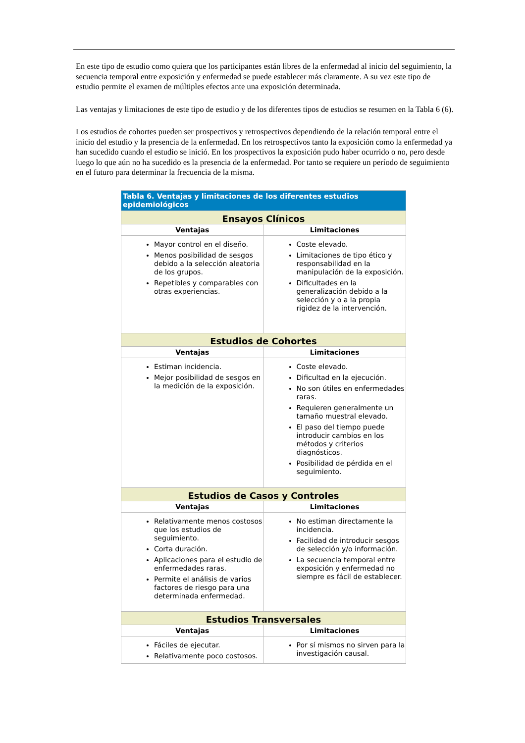En este tipo de estudio como quiera que los participantes están libres de la enfermedad al inicio del seguimiento, la secuencia temporal entre exposición y enfermedad se puede establecer más claramente. A su vez este tipo de estudio permite el examen de múltiples efectos ante una exposición determinada.
Las ventajas y limitaciones de este tipo de estudio y de los diferentes tipos de estudios se resumen en la Tabla 6 (6).
Los estudios de cohortes pueden ser prospectivos y retrospectivos dependiendo de la relación temporal entre el inicio del estudio y la presencia de la enfermedad. En los retrospectivos tanto la exposición como la enfermedad ya han sucedido cuando el estudio se inició. En los prospectivos la exposición pudo haber ocurrido o no, pero desde luego lo que aún no ha sucedido es la presencia de la enfermedad. Por tanto se requiere un período de seguimiento en el futuro para determinar la frecuencia de la misma.
| Tabla 6. Ventajas y limitaciones de los diferentes estudios epidemiológicos | |
| --- | --- |
| Ensayos Clínicos | |
| Ventajas | Limitaciones |
| Mayor control en el diseño. Menos posibilidad de sesgos debido a la selección aleatoria de los grupos. Repetibles y comparables con otras experiencias. | Coste elevado. Limitaciones de tipo ético y responsabilidad en la manipulación de la exposición. Dificultades en la generalización debido a la selección y o a la propia rigidez de la intervención. |
| Estudios de Cohortes | |
| Ventajas | Limitaciones |
| Estiman incidencia. Mejor posibilidad de sesgos en la medición de la exposición. | Coste elevado. Dificultad en la ejecución. No son útiles en enfermedades raras. Requieren generalmente un tamaño muestral elevado. El paso del tiempo puede introducir cambios en los métodos y criterios diagnósticos. Posibilidad de pérdida en el seguimiento. |
| Estudios de Casos y Controles | |
| Ventajas | Limitaciones |
| Relativamente menos costosos que los estudios de seguimiento. Corta duración. Aplicaciones para el estudio de enfermedades raras. Permite el análisis de varios factores de riesgo para una determinada enfermedad. | No estiman directamente la incidencia. Facilidad de introducir sesgos de selección y/o información. La secuencia temporal entre exposición y enfermedad no siempre es fácil de establecer. |
| Estudios Transversales | |
| Ventajas | Limitaciones |
| Fáciles de ejecutar. Relativamente poco costosos. | Por sí mismos no sirven para la investigación causal. |